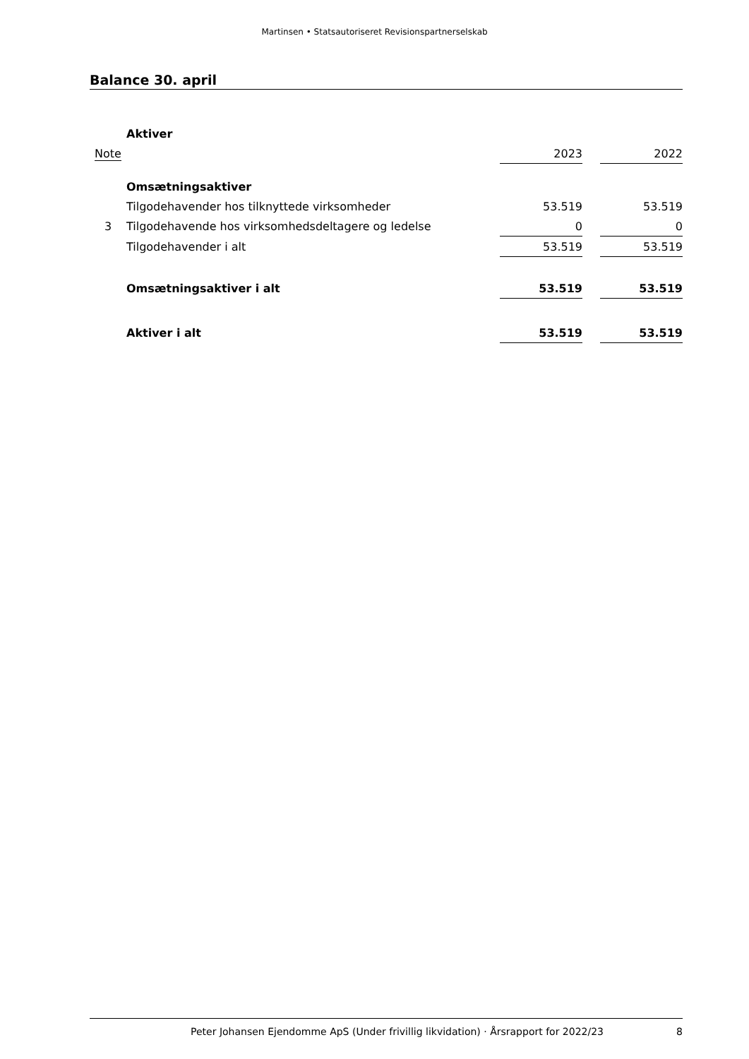Martinsen • Statsautoriseret Revisionspartnerselskab
Balance 30. april
| | Aktiver | | | |
| Note | | 2023 | | 2022 |
| | Omsætningsaktiver | | | |
| | Tilgodehavender hos tilknyttede virksomheder | 53.519 | | 53.519 |
| 3 | Tilgodehavende hos virksomhedsdeltagere og ledelse | 0 | | 0 |
| | Tilgodehavender i alt | 53.519 | | 53.519 |
| | Omsætningsaktiver i alt | 53.519 | | 53.519 |
| | Aktiver i alt | 53.519 | | 53.519 |
Peter Johansen Ejendomme ApS (Under frivillig likvidation) · Årsrapport for 2022/23 8